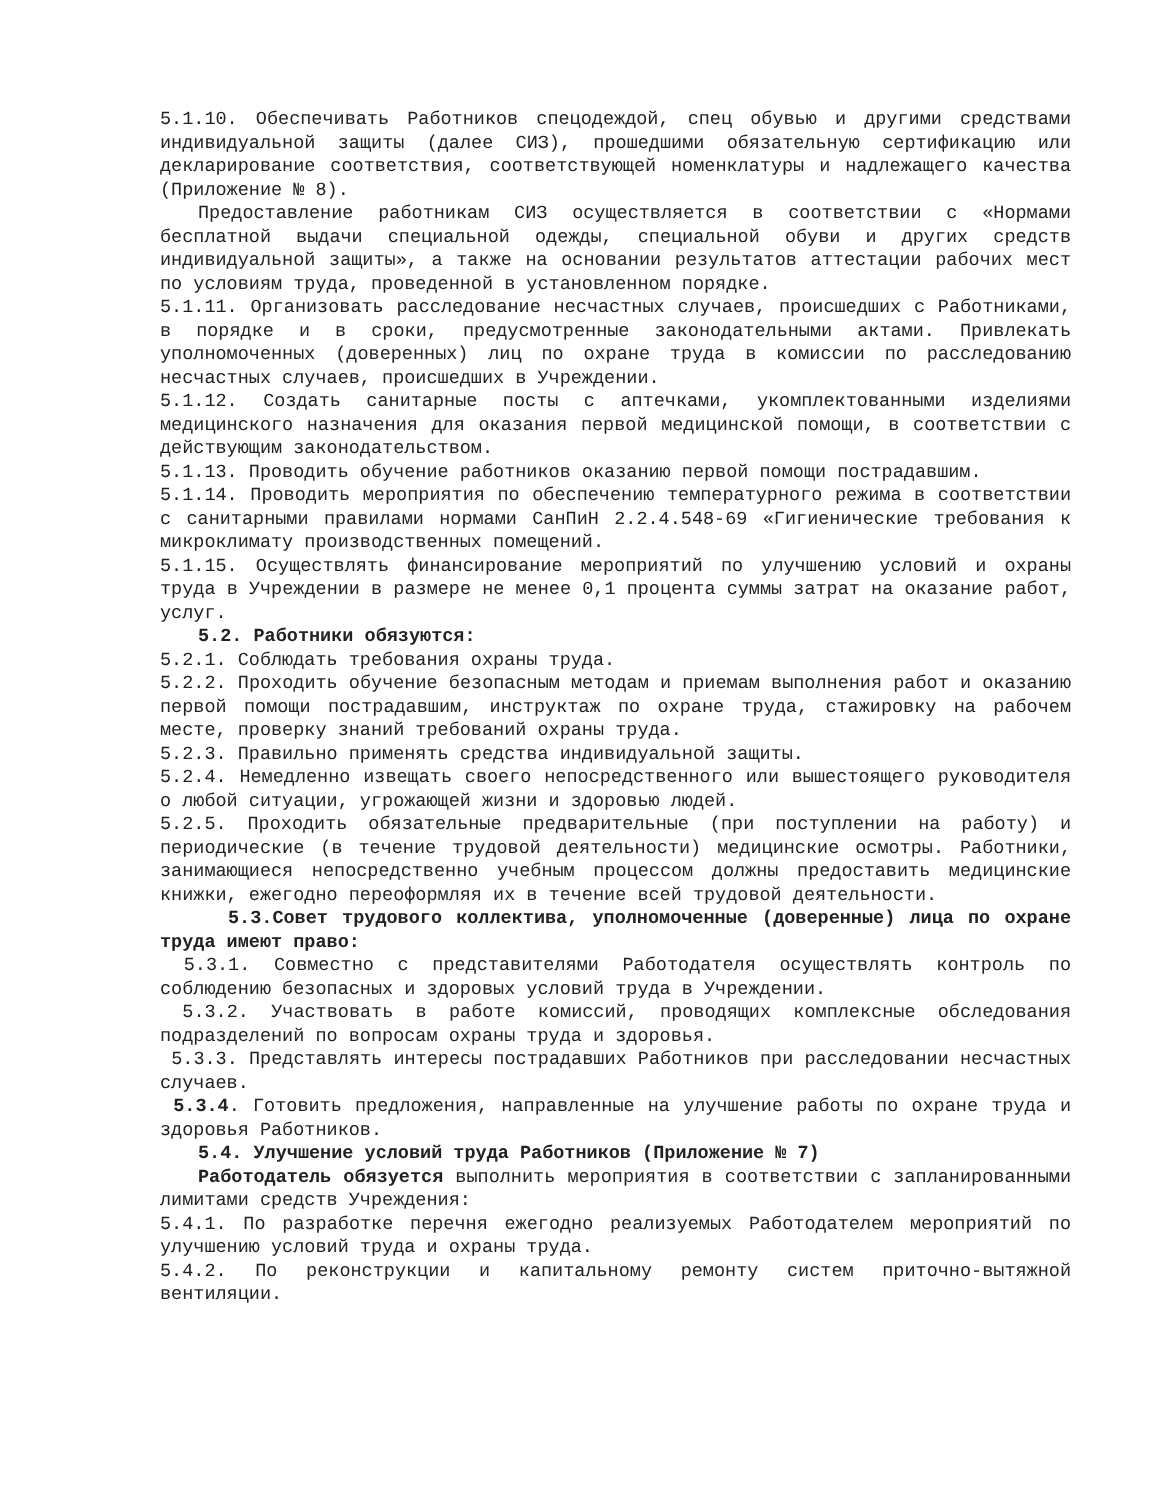5.1.10. Обеспечивать Работников спецодеждой, спец обувью и другими средствами индивидуальной защиты (далее СИЗ), прошедшими обязательную сертификацию или декларирование соответствия, соответствующей номенклатуры и надлежащего качества (Приложение № 8).
Предоставление работникам СИЗ осуществляется в соответствии с «Нормами бесплатной выдачи специальной одежды, специальной обуви и других средств индивидуальной защиты», а также на основании результатов аттестации рабочих мест по условиям труда, проведенной в установленном порядке.
5.1.11. Организовать расследование несчастных случаев, происшедших с Работниками, в порядке и в сроки, предусмотренные законодательными актами. Привлекать уполномоченных (доверенных) лиц по охране труда в комиссии по расследованию несчастных случаев, происшедших в Учреждении.
5.1.12. Создать санитарные посты с аптечками, укомплектованными изделиями медицинского назначения для оказания первой медицинской помощи, в соответствии с действующим законодательством.
5.1.13. Проводить обучение работников оказанию первой помощи пострадавшим.
5.1.14. Проводить мероприятия по обеспечению температурного режима в соответствии с санитарными правилами нормами СанПиН 2.2.4.548-69 «Гигиенические требования к микроклимату производственных помещений.
5.1.15. Осуществлять финансирование мероприятий по улучшению условий и охраны труда в Учреждении в размере не менее 0,1 процента суммы затрат на оказание работ, услуг.
5.2. Работники обязуются:
5.2.1. Соблюдать требования охраны труда.
5.2.2. Проходить обучение безопасным методам и приемам выполнения работ и оказанию первой помощи пострадавшим, инструктаж по охране труда, стажировку на рабочем месте, проверку знаний требований охраны труда.
5.2.3. Правильно применять средства индивидуальной защиты.
5.2.4. Немедленно извещать своего непосредственного или вышестоящего руководителя о любой ситуации, угрожающей жизни и здоровью людей.
5.2.5. Проходить обязательные предварительные (при поступлении на работу) и периодические (в течение трудовой деятельности) медицинские осмотры. Работники, занимающиеся непосредственно учебным процессом должны предоставить медицинские книжки, ежегодно переоформляя их в течение всей трудовой деятельности.
5.3.Совет трудового коллектива, уполномоченные (доверенные) лица по охране труда имеют право:
5.3.1. Совместно с представителями Работодателя осуществлять контроль по соблюдению безопасных и здоровых условий труда в Учреждении.
5.3.2. Участвовать в работе комиссий, проводящих комплексные обследования подразделений по вопросам охраны труда и здоровья.
5.3.3. Представлять интересы пострадавших Работников при расследовании несчастных случаев.
5.3.4. Готовить предложения, направленные на улучшение работы по охране труда и здоровья Работников.
5.4. Улучшение условий труда Работников (Приложение № 7)
Работодатель обязуется выполнить мероприятия в соответствии с запланированными лимитами средств Учреждения:
5.4.1. По разработке перечня ежегодно реализуемых Работодателем мероприятий по улучшению условий труда и охраны труда.
5.4.2. По реконструкции и капитальному ремонту систем приточно-вытяжной вентиляции.